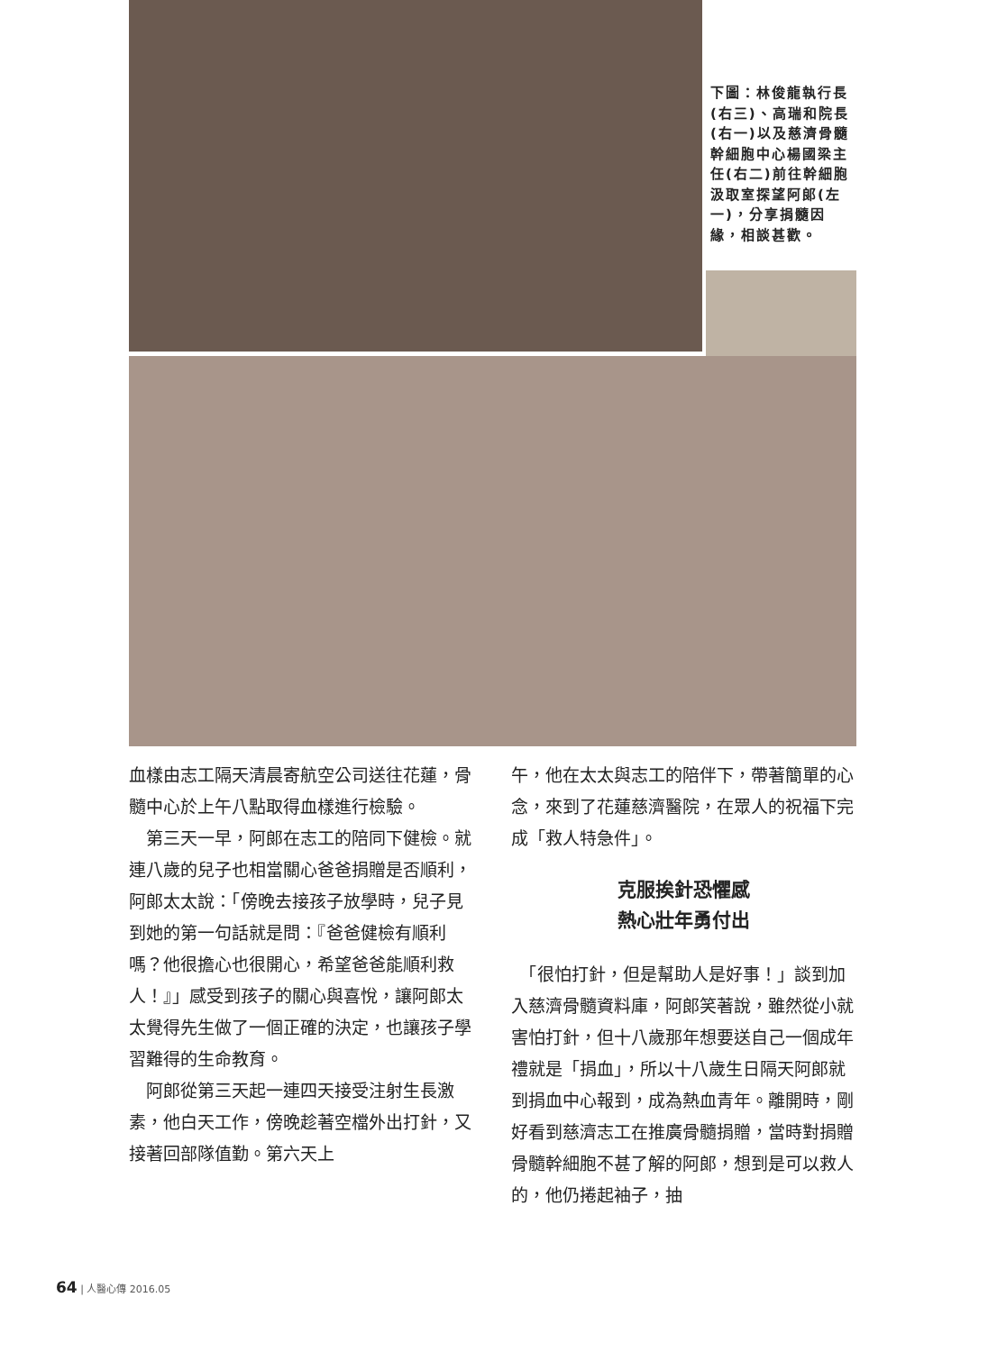下圖：林俊龍執行長(右三)、高瑞和院長(右一)以及慈濟骨髓幹細胞中心楊國梁主任(右二)前往幹細胞汲取室探望阿郎(左一)，分享捐髓因緣，相談甚歡。
血樣由志工隔天清晨寄航空公司送往花蓮，骨髓中心於上午八點取得血樣進行檢驗。
　第三天一早，阿郎在志工的陪同下健檢。就連八歲的兒子也相當關心爸爸捐贈是否順利，阿郎太太說：「傍晚去接孩子放學時，兒子見到她的第一句話就是問：『爸爸健檢有順利嗎？他很擔心也很開心，希望爸爸能順利救人！』」感受到孩子的關心與喜悅，讓阿郎太太覺得先生做了一個正確的決定，也讓孩子學習難得的生命教育。
　阿郎從第三天起一連四天接受注射生長激素，他白天工作，傍晚趁著空檔外出打針，又接著回部隊值勤。第六天上
午，他在太太與志工的陪伴下，帶著簡單的心念，來到了花蓮慈濟醫院，在眾人的祝福下完成「救人特急件」。
克服挨針恐懼感
熱心壯年勇付出
　「很怕打針，但是幫助人是好事！」談到加入慈濟骨髓資料庫，阿郎笑著說，雖然從小就害怕打針，但十八歲那年想要送自己一個成年禮就是「捐血」，所以十八歲生日隔天阿郎就到捐血中心報到，成為熱血青年。離開時，剛好看到慈濟志工在推廣骨髓捐贈，當時對捐贈骨髓幹細胞不甚了解的阿郎，想到是可以救人的，他仍捲起袖子，抽
64 | 人醫心傳 2016.05